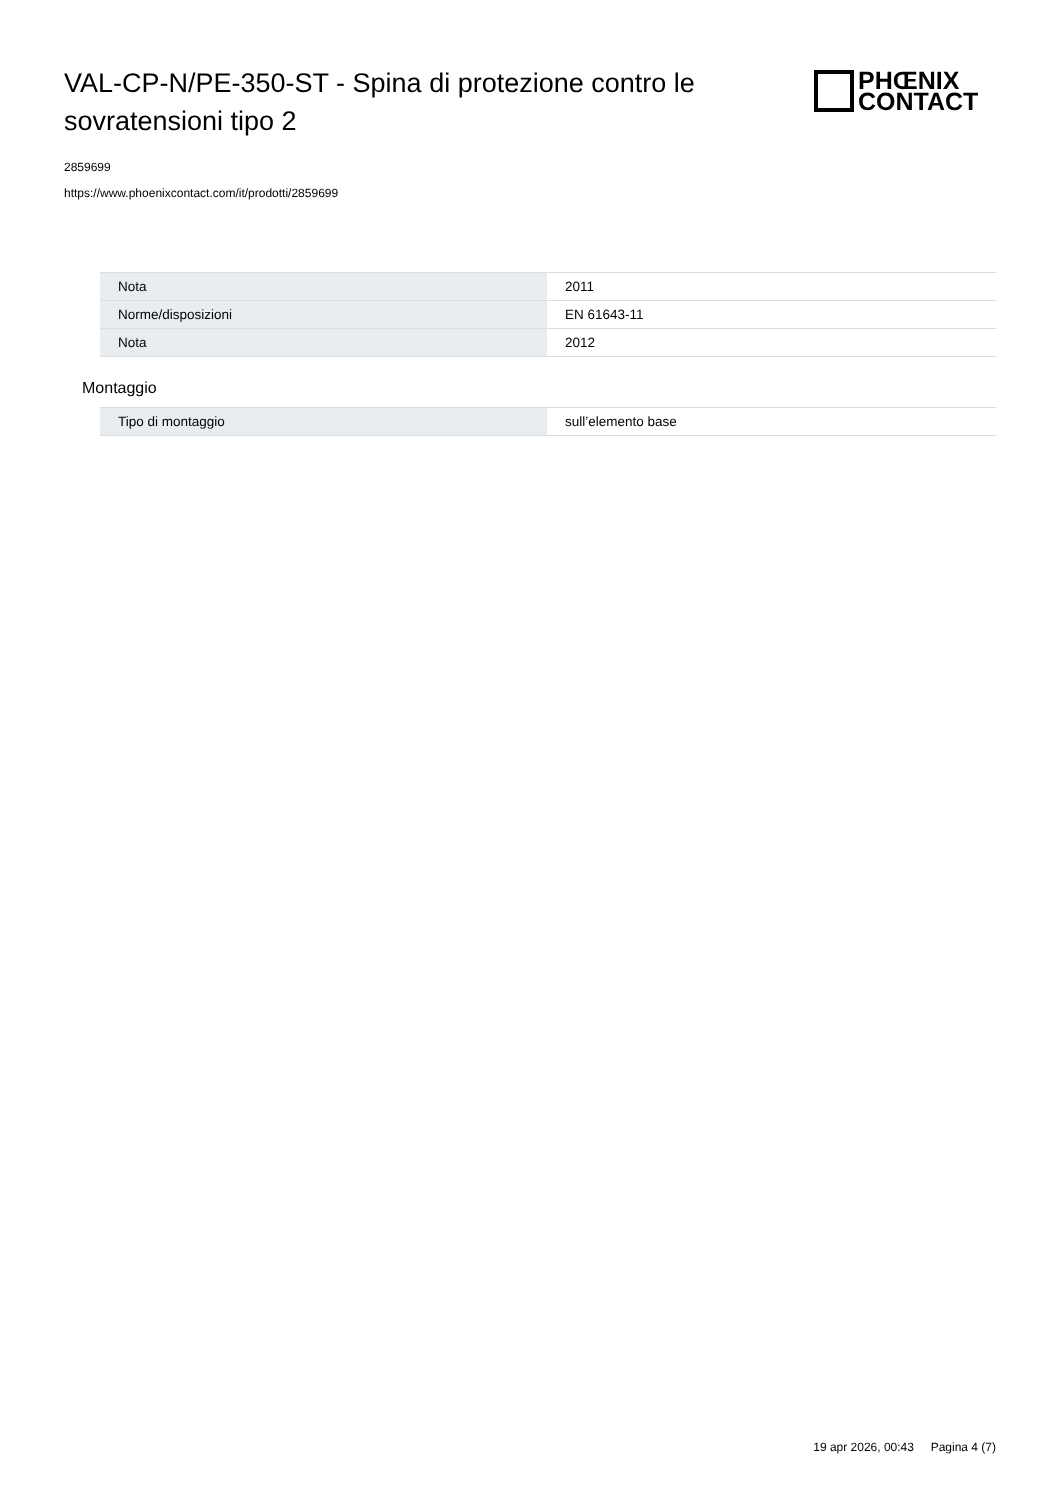VAL-CP-N/PE-350-ST - Spina di protezione contro le sovratensioni tipo 2
PHŒNIX
CONTACT
2859699
https://www.phoenixcontact.com/it/prodotti/2859699
| Nota | 2011 |
| Norme/disposizioni | EN 61643-11 |
| Nota | 2012 |
Montaggio
| Tipo di montaggio | sull’elemento base |
19 apr 2026, 00:43 Pagina 4 (7)